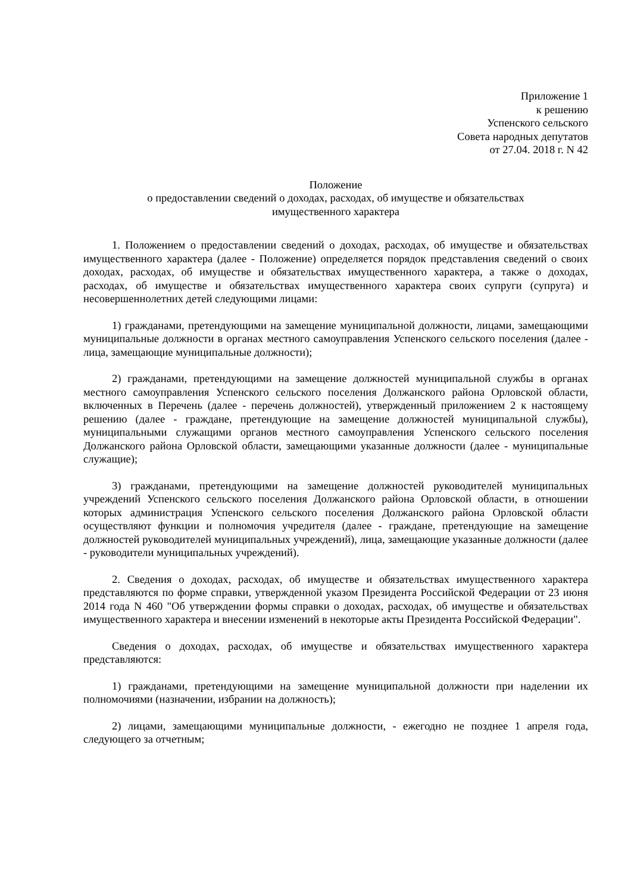Приложение 1
к решению
Успенского сельского
Совета народных депутатов
от 27.04. 2018 г. N 42
Положение
о предоставлении сведений о доходах, расходах, об имуществе и обязательствах
имущественного характера
1. Положением о предоставлении сведений о доходах, расходах, об имуществе и обязательствах имущественного характера (далее - Положение) определяется порядок представления сведений о своих доходах, расходах, об имуществе и обязательствах имущественного характера, а также о доходах, расходах, об имуществе и обязательствах имущественного характера своих супруги (супруга) и несовершеннолетних детей следующими лицами:
1) гражданами, претендующими на замещение муниципальной должности, лицами, замещающими муниципальные должности в органах местного самоуправления Успенского сельского поселения (далее - лица, замещающие муниципальные должности);
2) гражданами, претендующими на замещение должностей муниципальной службы в органах местного самоуправления Успенского сельского поселения Должанского района Орловской области, включенных в Перечень (далее - перечень должностей), утвержденный приложением 2 к настоящему решению (далее - граждане, претендующие на замещение должностей муниципальной службы), муниципальными служащими органов местного самоуправления Успенского сельского поселения Должанского района Орловской области, замещающими указанные должности (далее - муниципальные служащие);
3) гражданами, претендующими на замещение должностей руководителей муниципальных учреждений Успенского сельского поселения Должанского района Орловской области, в отношении которых администрация Успенского сельского поселения Должанского района Орловской области осуществляют функции и полномочия учредителя (далее - граждане, претендующие на замещение должностей руководителей муниципальных учреждений), лица, замещающие указанные должности (далее - руководители муниципальных учреждений).
2. Сведения о доходах, расходах, об имуществе и обязательствах имущественного характера представляются по форме справки, утвержденной указом Президента Российской Федерации от 23 июня 2014 года N 460 "Об утверждении формы справки о доходах, расходах, об имуществе и обязательствах имущественного характера и внесении изменений в некоторые акты Президента Российской Федерации".
Сведения о доходах, расходах, об имуществе и обязательствах имущественного характера представляются:
1) гражданами, претендующими на замещение муниципальной должности при наделении их полномочиями (назначении, избрании на должность);
2) лицами, замещающими муниципальные должности, - ежегодно не позднее 1 апреля года, следующего за отчетным;